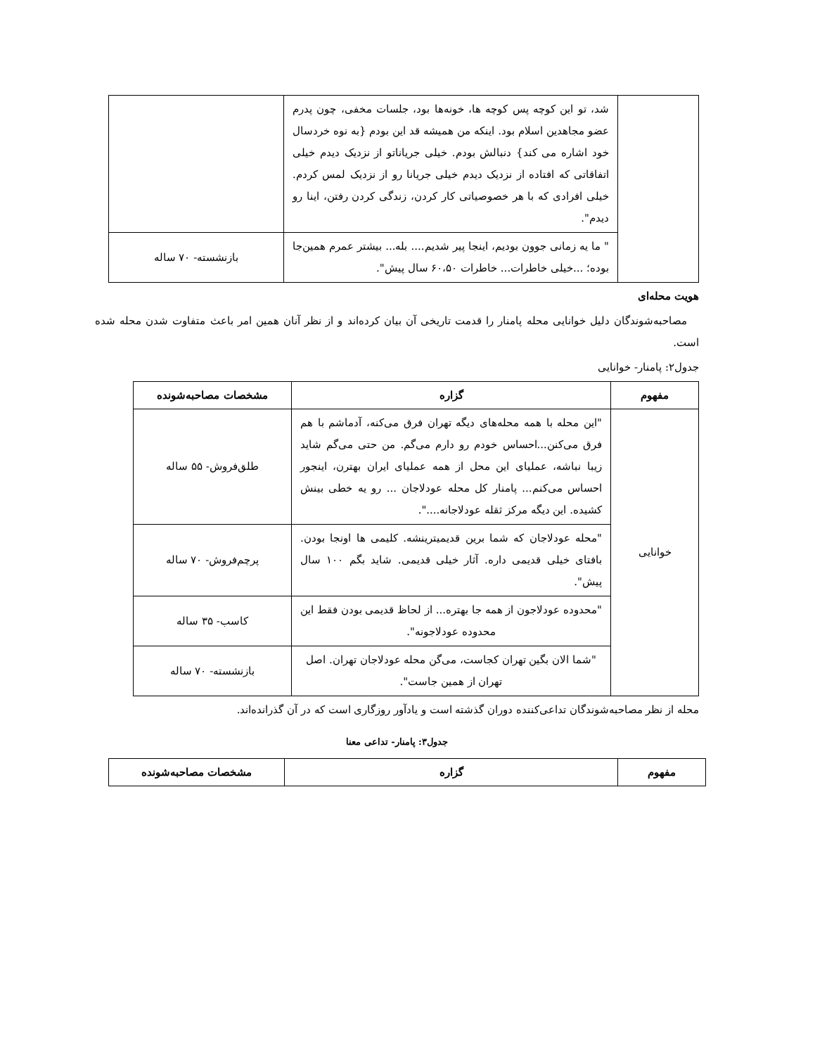| | شد، تو این کوچه پس کوچه ها، خونه‌ها بود، جلسات مخفی، چون پدرم عضو مجاهدین اسلام بود. اینکه من همیشه قد این بودم {به نوه خردسال خود اشاره می کند} دنبالش بودم. خیلی جریاناتو از نزدیک دیدم خیلی اتفاقاتی که افتاده از نزدیک دیدم خیلی جریانا رو از نزدیک لمس کردم. خیلی افرادی که با هر خصوصیاتی کار کردن، زندگی کردن رفتن، اینا رو دیدم". | |
| | " ما یه زمانی جوون بودیم، اینجا پیر شدیم.... بله... بیشتر عمرم همین‌جا بوده؛ ...خیلی خاطرات... خاطرات ۶۰،۵۰ سال پیش". | بازنشسته- ۷۰ ساله |
هویت محله‌ای
مصاحبه‌شوندگان دلیل خوانایی محله پامنار را قدمت تاریخی آن بیان کرده‌اند و از نظر آنان همین امر باعث متفاوت شدن محله شده است.
جدول۲: پامنار- خوانایی
| مفهوم | گزاره | مشخصات مصاحبه‌شونده |
| --- | --- | --- |
| خوانایی | "این محله با همه محله‌های دیگه تهران فرق می‌کنه، آدماشم با هم فرق می‌کنن...احساس خودم رو دارم می‌گم. من حتی می‌گم شاید زیبا نباشه، عملیای این محل از همه عملیای ایران بهترن، اینجور احساس می‌کنم... پامنار کل محله عودلاجان ... رو یه خطی بینش کشیده. این دیگه مرکز ثقله عودلاجانه....". | طلق‌فروش- ۵۵ ساله |
| | "محله عودلاجان که شما برین قدیمیترینشه. کلیمی ها اونجا بودن. بافتای خیلی قدیمی داره. آثار خیلی قدیمی. شاید بگم ۱۰۰ سال پیش". | پرچم‌فروش- ۷۰ ساله |
| | "محدوده عودلاجون از همه جا بهتره... از لحاظ قدیمی بودن فقط این محدوده عودلاجونه". | کاسب- ۳۵ ساله |
| | "شما الان بگین تهران کجاست، می‌گن محله عودلاجان تهران. اصل تهران از همین جاست". | بازنشسته- ۷۰ ساله |
محله از نظر مصاحبه‌شوندگان تداعی‌کننده دوران گذشته است و یادآور روزگاری است که در آن گذرانده‌اند.
جدول۳: پامنار- تداعی معنا
| مفهوم | گزاره | مشخصات مصاحبه‌شونده |
| --- | --- | --- |